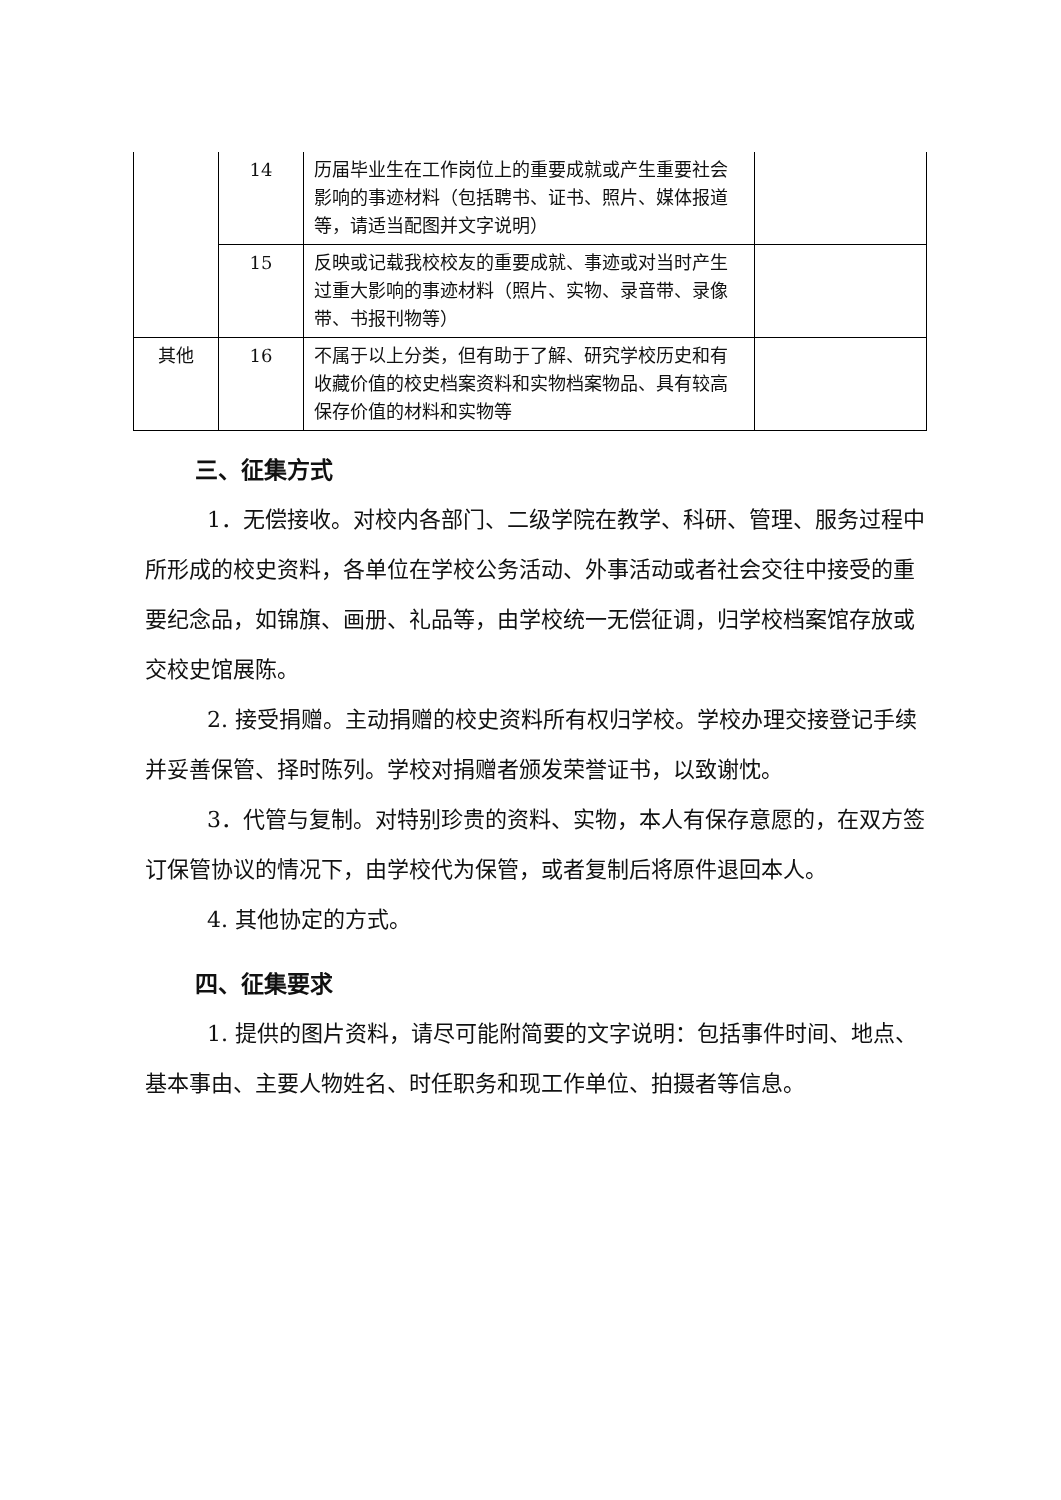| | 14 | 历届毕业生在工作岗位上的重要成就或产生重要社会影响的事迹材料（包括聘书、证书、照片、媒体报道等，请适当配图并文字说明） | |
| | 15 | 反映或记载我校校友的重要成就、事迹或对当时产生过重大影响的事迹材料（照片、实物、录音带、录像带、书报刊物等） | |
| 其他 | 16 | 不属于以上分类，但有助于了解、研究学校历史和有收藏价值的校史档案资料和实物档案物品、具有较高保存价值的材料和实物等 | |
三、征集方式
1．无偿接收。对校内各部门、二级学院在教学、科研、管理、服务过程中所形成的校史资料，各单位在学校公务活动、外事活动或者社会交往中接受的重要纪念品，如锦旗、画册、礼品等，由学校统一无偿征调，归学校档案馆存放或交校史馆展陈。
2. 接受捐赠。主动捐赠的校史资料所有权归学校。学校办理交接登记手续并妥善保管、择时陈列。学校对捐赠者颁发荣誉证书，以致谢忱。
3．代管与复制。对特别珍贵的资料、实物，本人有保存意愿的，在双方签订保管协议的情况下，由学校代为保管，或者复制后将原件退回本人。
4. 其他协定的方式。
四、征集要求
1. 提供的图片资料，请尽可能附简要的文字说明：包括事件时间、地点、基本事由、主要人物姓名、时任职务和现工作单位、拍摄者等信息。